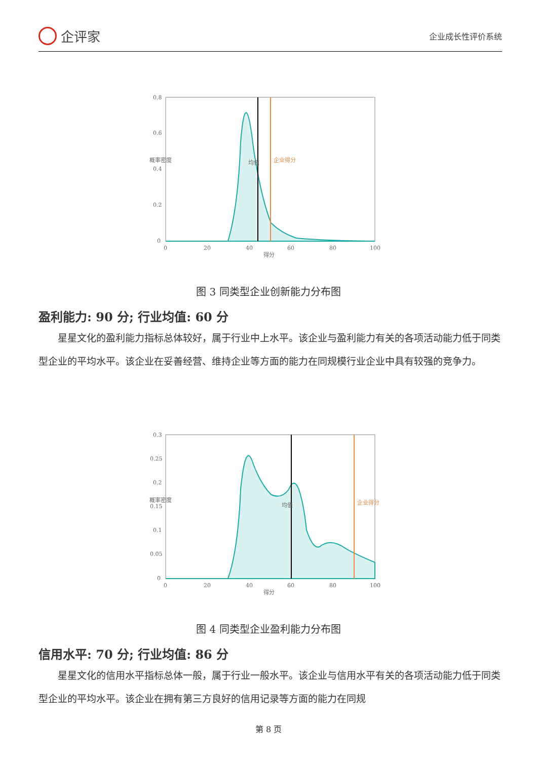企评家
企业成长性评价系统
0.8
0.6
0.4
0.2
0
0
20
40
60
80
100
得分
概率密度
均值
企业得分
图 3 同类型企业创新能力分布图
盈利能力: 90 分; 行业均值: 60 分
星星文化的盈利能力指标总体较好，属于行业中上水平。该企业与盈利能力有关的各项活动能力低于同类型企业的平均水平。该企业在妥善经营、维持企业等方面的能力在同规模行业企业中具有较强的竞争力。
0.3
0.25
0.2
0.15
0.1
0.05
0
0
20
40
60
80
100
得分
概率密度
均值
企业得分
图 4 同类型企业盈利能力分布图
信用水平: 70 分; 行业均值: 86 分
星星文化的信用水平指标总体一般，属于行业一般水平。该企业与信用水平有关的各项活动能力低于同类型企业的平均水平。该企业在拥有第三方良好的信用记录等方面的能力在同规
第 8 页